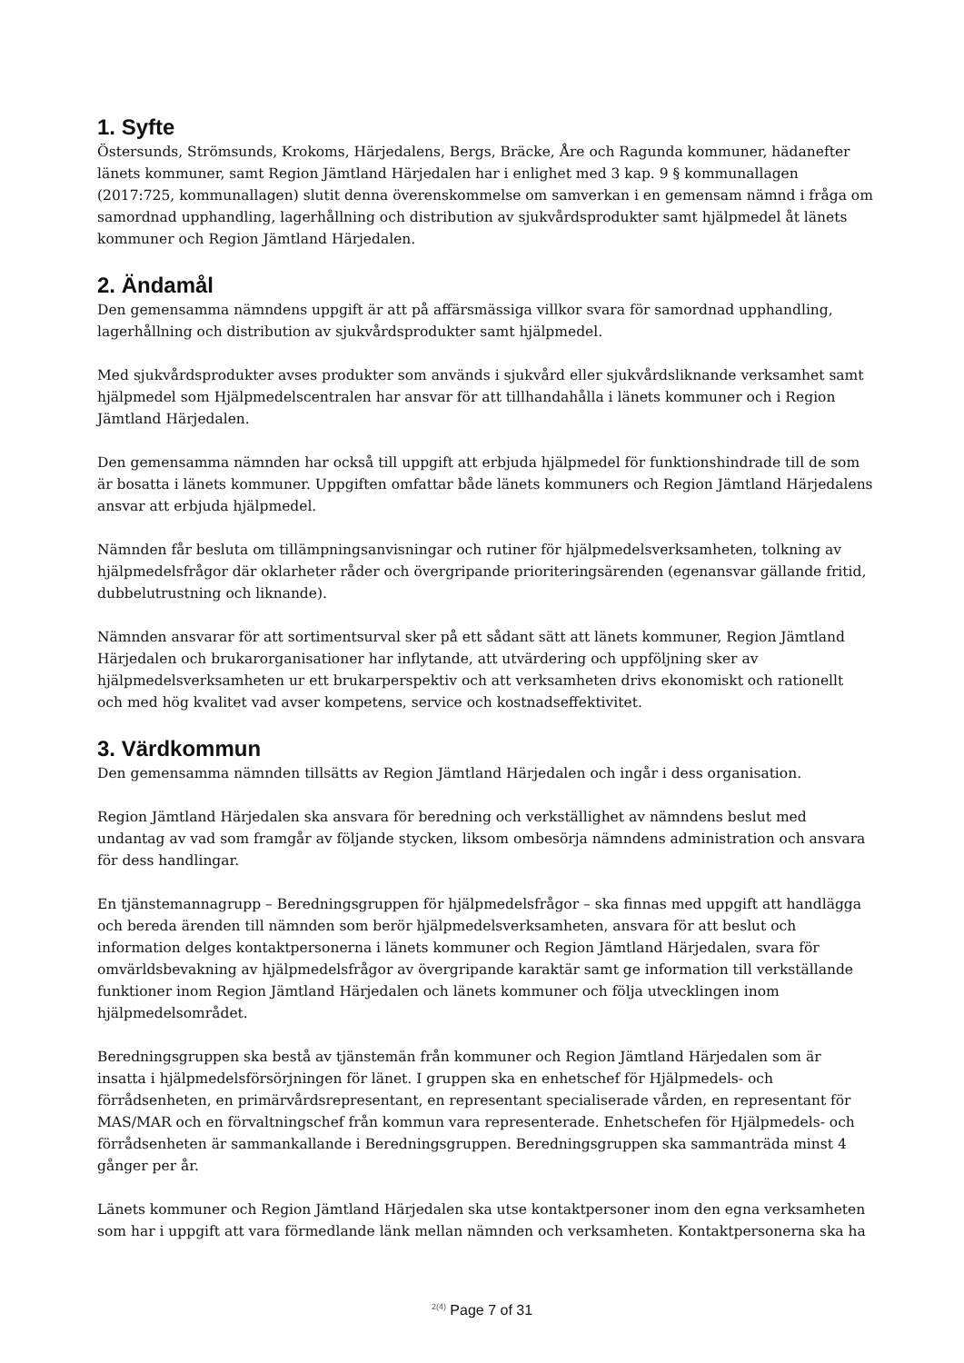1. Syfte
Östersunds, Strömsunds, Krokoms, Härjedalens, Bergs, Bräcke, Åre och Ragunda kommuner, hädanefter länets kommuner, samt Region Jämtland Härjedalen har i enlighet med 3 kap. 9 § kommunallagen (2017:725, kommunallagen) slutit denna överenskommelse om samverkan i en gemensam nämnd i fråga om samordnad upphandling, lagerhållning och distribution av sjukvårdsprodukter samt hjälpmedel åt länets kommuner och Region Jämtland Härjedalen.
2. Ändamål
Den gemensamma nämndens uppgift är att på affärsmässiga villkor svara för samordnad upphandling, lagerhållning och distribution av sjukvårdsprodukter samt hjälpmedel.
Med sjukvårdsprodukter avses produkter som används i sjukvård eller sjukvårdsliknande verksamhet samt hjälpmedel som Hjälpmedelscentralen har ansvar för att tillhandahålla i länets kommuner och i Region Jämtland Härjedalen.
Den gemensamma nämnden har också till uppgift att erbjuda hjälpmedel för funktionshindrade till de som är bosatta i länets kommuner. Uppgiften omfattar både länets kommuners och Region Jämtland Härjedalens ansvar att erbjuda hjälpmedel.
Nämnden får besluta om tillämpningsanvisningar och rutiner för hjälpmedelsverksamheten, tolkning av hjälpmedelsfrågor där oklarheter råder och övergripande prioriteringsärenden (egenansvar gällande fritid, dubbelutrustning och liknande).
Nämnden ansvarar för att sortimentsurval sker på ett sådant sätt att länets kommuner, Region Jämtland Härjedalen och brukarorganisationer har inflytande, att utvärdering och uppföljning sker av hjälpmedelsverksamheten ur ett brukarperspektiv och att verksamheten drivs ekonomiskt och rationellt och med hög kvalitet vad avser kompetens, service och kostnadseffektivitet.
3. Värdkommun
Den gemensamma nämnden tillsätts av Region Jämtland Härjedalen och ingår i dess organisation.
Region Jämtland Härjedalen ska ansvara för beredning och verkställighet av nämndens beslut med undantag av vad som framgår av följande stycken, liksom ombesörja nämndens administration och ansvara för dess handlingar.
En tjänstemannagrupp – Beredningsgruppen för hjälpmedelsfrågor – ska finnas med uppgift att handlägga och bereda ärenden till nämnden som berör hjälpmedelsverksamheten, ansvara för att beslut och information delges kontaktpersonerna i länets kommuner och Region Jämtland Härjedalen, svara för omvärldsbevakning av hjälpmedelsfrågor av övergripande karaktär samt ge information till verkställande funktioner inom Region Jämtland Härjedalen och länets kommuner och följa utvecklingen inom hjälpmedelsområdet.
Beredningsgruppen ska bestå av tjänstemän från kommuner och Region Jämtland Härjedalen som är insatta i hjälpmedelsförsörjningen för länet. I gruppen ska en enhetschef för Hjälpmedels- och förrådsenheten, en primärvårdsrepresentant, en representant specialiserade vården, en representant för MAS/MAR och en förvaltningschef från kommun vara representerade. Enhetschefen för Hjälpmedels- och förrådsenheten är sammankallande i Beredningsgruppen. Beredningsgruppen ska sammanträda minst 4 gånger per år.
Länets kommuner och Region Jämtland Härjedalen ska utse kontaktpersoner inom den egna verksamheten som har i uppgift att vara förmedlande länk mellan nämnden och verksamheten. Kontaktpersonerna ska ha
<sup>2(4)</sup> Page 7 of 31